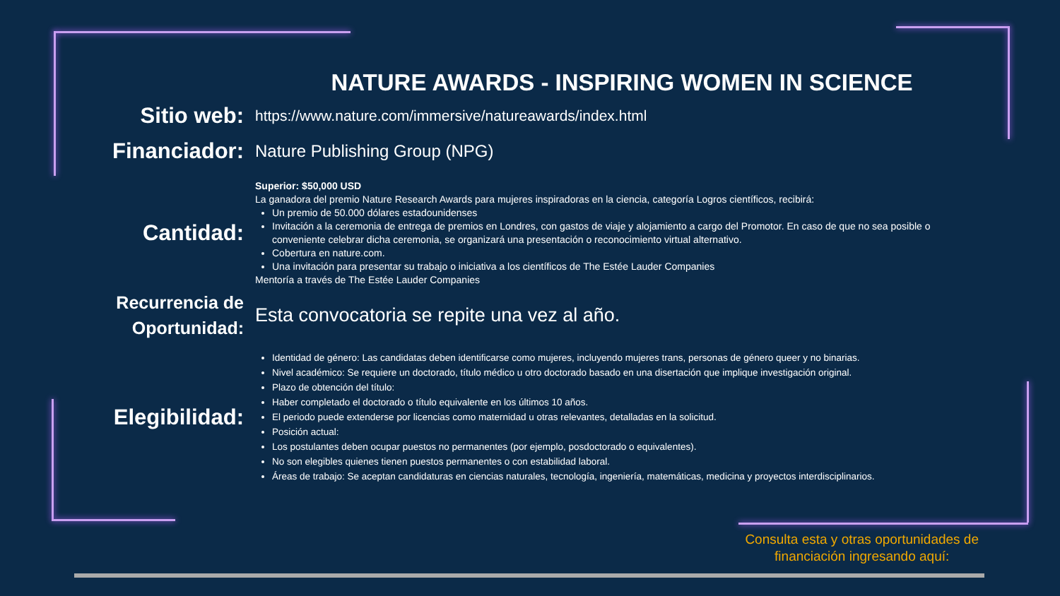NATURE AWARDS - INSPIRING WOMEN IN SCIENCE
Sitio web:
https://www.nature.com/immersive/natureawards/index.html
Financiador:
Nature Publishing Group (NPG)
Cantidad:
Superior: $50,000 USD
La ganadora del premio Nature Research Awards para mujeres inspiradoras en la ciencia, categoría Logros científicos, recibirá:
Un premio de 50.000 dólares estadounidenses
Invitación a la ceremonia de entrega de premios en Londres, con gastos de viaje y alojamiento a cargo del Promotor. En caso de que no sea posible o conveniente celebrar dicha ceremonia, se organizará una presentación o reconocimiento virtual alternativo.
Cobertura en nature.com.
Una invitación para presentar su trabajo o iniciativa a los científicos de The Estée Lauder Companies
Mentoría a través de The Estée Lauder Companies
Recurrencia de Oportunidad:
Esta convocatoria se repite una vez al año.
Elegibilidad:
Identidad de género: Las candidatas deben identificarse como mujeres, incluyendo mujeres trans, personas de género queer y no binarias.
Nivel académico: Se requiere un doctorado, título médico u otro doctorado basado en una disertación que implique investigación original.
Plazo de obtención del título:
Haber completado el doctorado o título equivalente en los últimos 10 años.
El periodo puede extenderse por licencias como maternidad u otras relevantes, detalladas en la solicitud.
Posición actual:
Los postulantes deben ocupar puestos no permanentes (por ejemplo, posdoctorado o equivalentes).
No son elegibles quienes tienen puestos permanentes o con estabilidad laboral.
Áreas de trabajo: Se aceptan candidaturas en ciencias naturales, tecnología, ingeniería, matemáticas, medicina y proyectos interdisciplinarios.
Consulta esta y otras oportunidades de
financiación ingresando aquí: